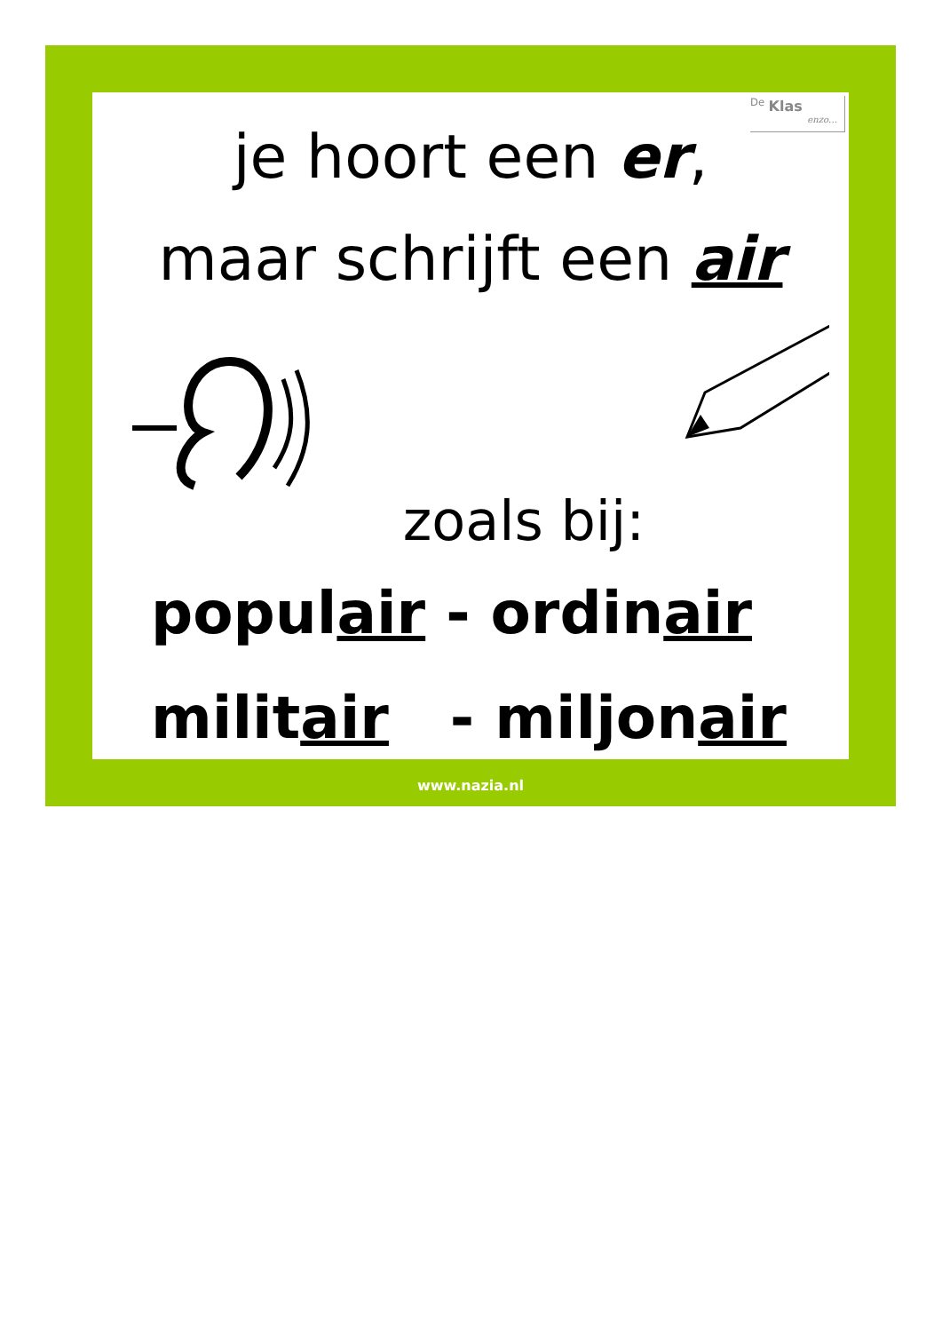<sup>De</sup> Klas
enzo…
je hoort een er,
maar schrijft een air
zoals bij:
populair - ordinair
militair - miljonair
www.nazia.nl